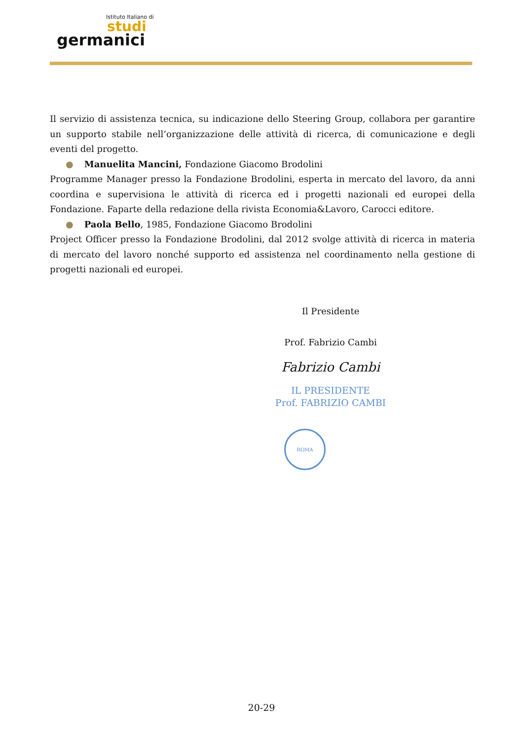Istituto Italiano di
studi
germanici
Il servizio di assistenza tecnica, su indicazione dello Steering Group, collabora per garantire un supporto stabile nell’organizzazione delle attività di ricerca, di comunicazione e degli eventi del progetto.
● Manuelita Mancini, Fondazione Giacomo Brodolini
Programme Manager presso la Fondazione Brodolini, esperta in mercato del lavoro, da anni coordina e supervisiona le attività di ricerca ed i progetti nazionali ed europei della Fondazione. Faparte della redazione della rivista Economia&Lavoro, Carocci editore.
● Paola Bello, 1985, Fondazione Giacomo Brodolini
Project Officer presso la Fondazione Brodolini, dal 2012 svolge attività di ricerca in materia di mercato del lavoro nonché supporto ed assistenza nel coordinamento nella gestione di progetti nazionali ed europei.
Il Presidente
Prof. Fabrizio Cambi
Fabrizio Cambi
IL PRESIDENTE
Prof. FABRIZIO CAMBI
ROMA
20-29